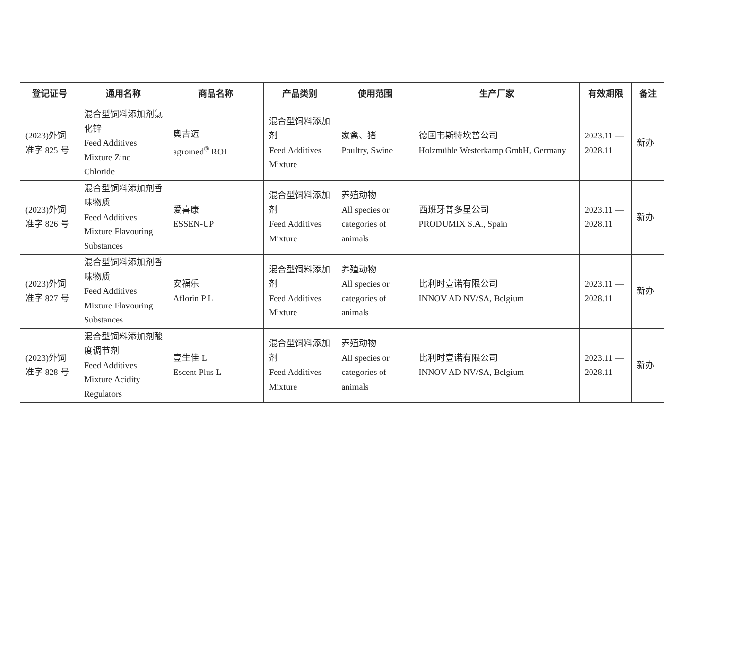| 登记证号 | 通用名称 | 商品名称 | 产品类别 | 使用范围 | 生产厂家 | 有效期限 | 备注 |
| --- | --- | --- | --- | --- | --- | --- | --- |
| (2023)外饲准字 825 号 | 混合型饲料添加剂氯化锌 Feed Additives Mixture Zinc Chloride | 奥吉迈 agromed<sup>®</sup> ROI | 混合型饲料添加剂 Feed Additives Mixture | 家禽、猪 Poultry, Swine | 德国韦斯特坎普公司 Holzmühle Westerkamp GmbH, Germany | 2023.11 — 2028.11 | 新办 |
| (2023)外饲准字 826 号 | 混合型饲料添加剂香味物质 Feed Additives Mixture Flavouring Substances | 爱喜康 ESSEN-UP | 混合型饲料添加剂 Feed Additives Mixture | 养殖动物 All species or categories of animals | 西班牙普多星公司 PRODUMIX S.A., Spain | 2023.11 — 2028.11 | 新办 |
| (2023)外饲准字 827 号 | 混合型饲料添加剂香味物质 Feed Additives Mixture Flavouring Substances | 安福乐 Aflorin P L | 混合型饲料添加剂 Feed Additives Mixture | 养殖动物 All species or categories of animals | 比利时壹诺有限公司 INNOV AD NV/SA, Belgium | 2023.11 — 2028.11 | 新办 |
| (2023)外饲准字 828 号 | 混合型饲料添加剂酸度调节剂 Feed Additives Mixture Acidity Regulators | 壹生佳 L Escent Plus L | 混合型饲料添加剂 Feed Additives Mixture | 养殖动物 All species or categories of animals | 比利时壹诺有限公司 INNOV AD NV/SA, Belgium | 2023.11 — 2028.11 | 新办 |